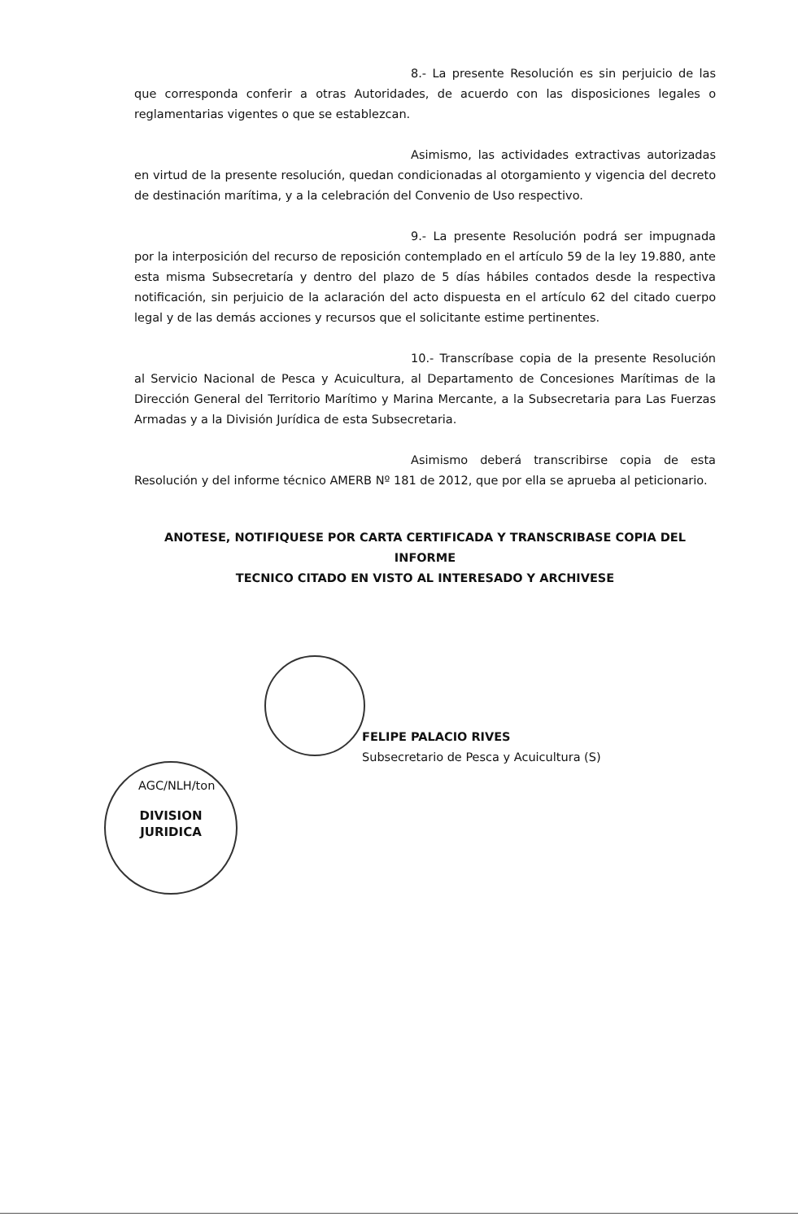8.- La presente Resolución es sin perjuicio de las que corresponda conferir a otras Autoridades, de acuerdo con las disposiciones legales o reglamentarias vigentes o que se establezcan.
Asimismo, las actividades extractivas autorizadas en virtud de la presente resolución, quedan condicionadas al otorgamiento y vigencia del decreto de destinación marítima, y a la celebración del Convenio de Uso respectivo.
9.- La presente Resolución podrá ser impugnada por la interposición del recurso de reposición contemplado en el artículo 59 de la ley 19.880, ante esta misma Subsecretaría y dentro del plazo de 5 días hábiles contados desde la respectiva notificación, sin perjuicio de la aclaración del acto dispuesta en el artículo 62 del citado cuerpo legal y de las demás acciones y recursos que el solicitante estime pertinentes.
10.- Transcríbase copia de la presente Resolución al Servicio Nacional de Pesca y Acuicultura, al Departamento de Concesiones Marítimas de la Dirección General del Territorio Marítimo y Marina Mercante, a la Subsecretaria para Las Fuerzas Armadas y a la División Jurídica de esta Subsecretaria.
Asimismo deberá transcribirse copia de esta Resolución y del informe técnico AMERB Nº 181 de 2012, que por ella se aprueba al peticionario.
ANOTESE, NOTIFIQUESE POR CARTA CERTIFICADA Y TRANSCRIBASE COPIA DEL INFORME
TECNICO CITADO EN VISTO AL INTERESADO Y ARCHIVESE
FELIPE PALACIO RIVES
Subsecretario de Pesca y Acuicultura (S)
AGC/NLH/ton
DIVISION
JURIDICA